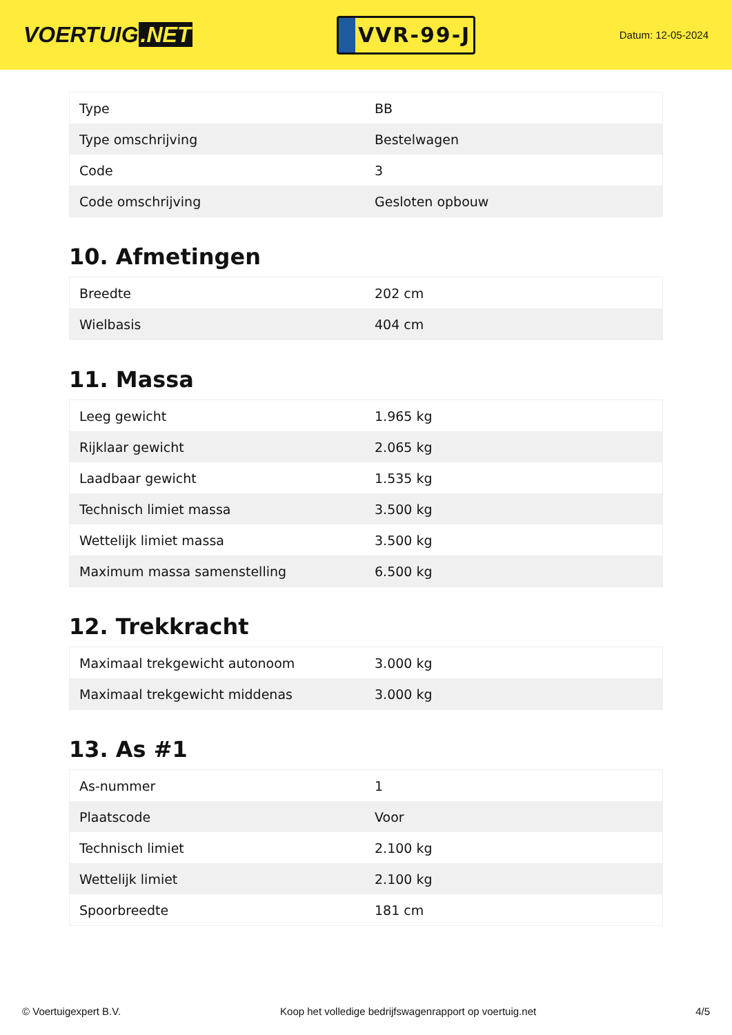VOERTUIG.NET
VVR-99-J
Datum: 12-05-2024
| Type | BB |
| Type omschrijving | Bestelwagen |
| Code | 3 |
| Code omschrijving | Gesloten opbouw |
10. Afmetingen
| Breedte | 202 cm |
| Wielbasis | 404 cm |
11. Massa
| Leeg gewicht | 1.965 kg |
| Rijklaar gewicht | 2.065 kg |
| Laadbaar gewicht | 1.535 kg |
| Technisch limiet massa | 3.500 kg |
| Wettelijk limiet massa | 3.500 kg |
| Maximum massa samenstelling | 6.500 kg |
12. Trekkracht
| Maximaal trekgewicht autonoom | 3.000 kg |
| Maximaal trekgewicht middenas | 3.000 kg |
13. As #1
| As-nummer | 1 |
| Plaatscode | Voor |
| Technisch limiet | 2.100 kg |
| Wettelijk limiet | 2.100 kg |
| Spoorbreedte | 181 cm |
© Voertuigexpert B.V. Koop het volledige bedrijfswagenrapport op voertuig.net 4/5